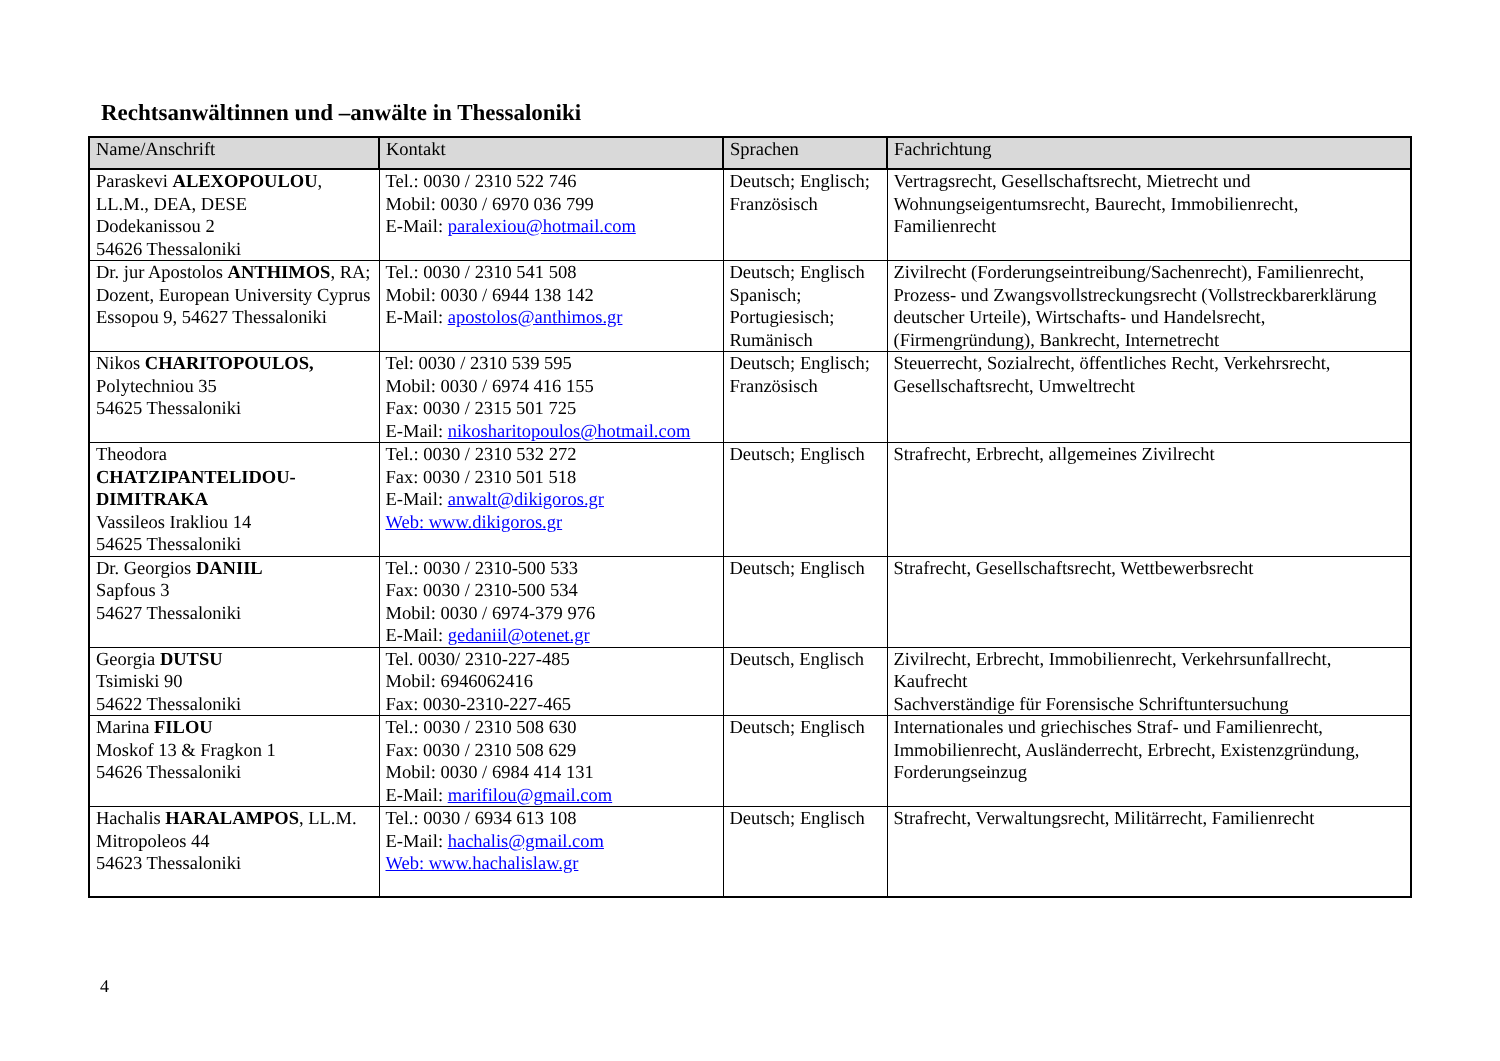Rechtsanwältinnen und –anwälte in Thessaloniki
| Name/Anschrift | Kontakt | Sprachen | Fachrichtung |
| --- | --- | --- | --- |
| Paraskevi ALEXOPOULOU , LL.M., DEA, DESE Dodekanissou 2 54626 Thessaloniki | Tel.: 0030 / 2310 522 746 Mobil: 0030 / 6970 036 799 E-Mail: paralexiou@hotmail.com | Deutsch; Englisch; Französisch | Vertragsrecht, Gesellschaftsrecht, Mietrecht und Wohnungseigentumsrecht, Baurecht, Immobilienrecht, Familienrecht |
| Dr. jur Apostolos ANTHIMOS , RA; Dozent, European University Cyprus Essopou 9, 54627 Thessaloniki | Tel.: 0030 / 2310 541 508 Mobil: 0030 / 6944 138 142 E-Mail: apostolos@anthimos.gr | Deutsch; Englisch Spanisch; Portugiesisch; Rumänisch | Zivilrecht (Forderungseintreibung/Sachenrecht), Familienrecht, Prozess- und Zwangsvollstreckungsrecht (Vollstreckbarerklärung deutscher Urteile), Wirtschafts- und Handelsrecht, (Firmengründung), Bankrecht, Internetrecht |
| Nikos CHARITOPOULOS, Polytechniou 35 54625 Thessaloniki | Tel: 0030 / 2310 539 595 Mobil: 0030 / 6974 416 155 Fax: 0030 / 2315 501 725 E-Mail: nikosharitopoulos@hotmail.com | Deutsch; Englisch; Französisch | Steuerrecht, Sozialrecht, öffentliches Recht, Verkehrsrecht, Gesellschaftsrecht, Umweltrecht |
| Theodora CHATZIPANTELIDOU-DIMITRAKA Vassileos Irakliou 14 54625 Thessaloniki | Tel.: 0030 / 2310 532 272 Fax: 0030 / 2310 501 518 E-Mail: anwalt@dikigoros.gr Web: www.dikigoros.gr | Deutsch; Englisch | Strafrecht, Erbrecht, allgemeines Zivilrecht |
| Dr. Georgios DANIIL Sapfous 3 54627 Thessaloniki | Tel.: 0030 / 2310-500 533 Fax: 0030 / 2310-500 534 Mobil: 0030 / 6974-379 976 E-Mail: gedaniil@otenet.gr | Deutsch; Englisch | Strafrecht, Gesellschaftsrecht, Wettbewerbsrecht |
| Georgia DUTSU Tsimiski 90 54622 Thessaloniki | Tel. 0030/ 2310-227-485 Mobil: 6946062416 Fax: 0030-2310-227-465 | Deutsch, Englisch | Zivilrecht, Erbrecht, Immobilienrecht, Verkehrsunfallrecht, Kaufrecht Sachverständige für Forensische Schriftuntersuchung |
| Marina FILOU Moskof 13 & Fragkon 1 54626 Thessaloniki | Tel.: 0030 / 2310 508 630 Fax: 0030 / 2310 508 629 Mobil: 0030 / 6984 414 131 E-Mail: marifilou@gmail.com | Deutsch; Englisch | Internationales und griechisches Straf- und Familienrecht, Immobilienrecht, Ausländerrecht, Erbrecht, Existenzgründung, Forderungseinzug |
| Hachalis HARALAMPOS , LL.M. Mitropoleos 44 54623 Thessaloniki | Tel.: 0030 / 6934 613 108 E-Mail: hachalis@gmail.com Web: www.hachalislaw.gr | Deutsch; Englisch | Strafrecht, Verwaltungsrecht, Militärrecht, Familienrecht |
4